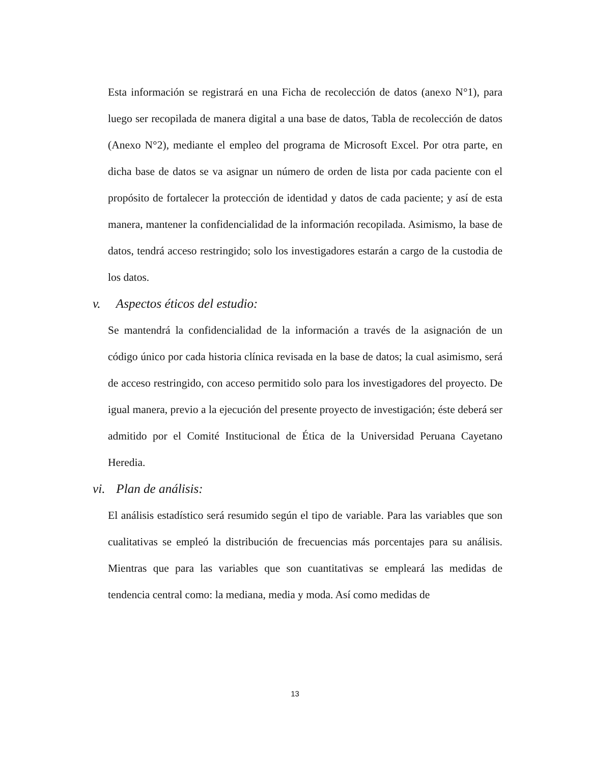Esta información se registrará en una Ficha de recolección de datos (anexo N°1), para luego ser recopilada de manera digital a una base de datos, Tabla de recolección de datos (Anexo N°2), mediante el empleo del programa de Microsoft Excel. Por otra parte, en dicha base de datos se va asignar un número de orden de lista por cada paciente con el propósito de fortalecer la protección de identidad y datos de cada paciente; y así de esta manera, mantener la confidencialidad de la información recopilada. Asimismo, la base de datos, tendrá acceso restringido; solo los investigadores estarán a cargo de la custodia de los datos.
v. Aspectos éticos del estudio:
Se mantendrá la confidencialidad de la información a través de la asignación de un código único por cada historia clínica revisada en la base de datos; la cual asimismo, será de acceso restringido, con acceso permitido solo para los investigadores del proyecto. De igual manera, previo a la ejecución del presente proyecto de investigación; éste deberá ser admitido por el Comité Institucional de Ética de la Universidad Peruana Cayetano Heredia.
vi. Plan de análisis:
El análisis estadístico será resumido según el tipo de variable. Para las variables que son cualitativas se empleó la distribución de frecuencias más porcentajes para su análisis. Mientras que para las variables que son cuantitativas se empleará las medidas de tendencia central como: la mediana, media y moda. Así como medidas de
13